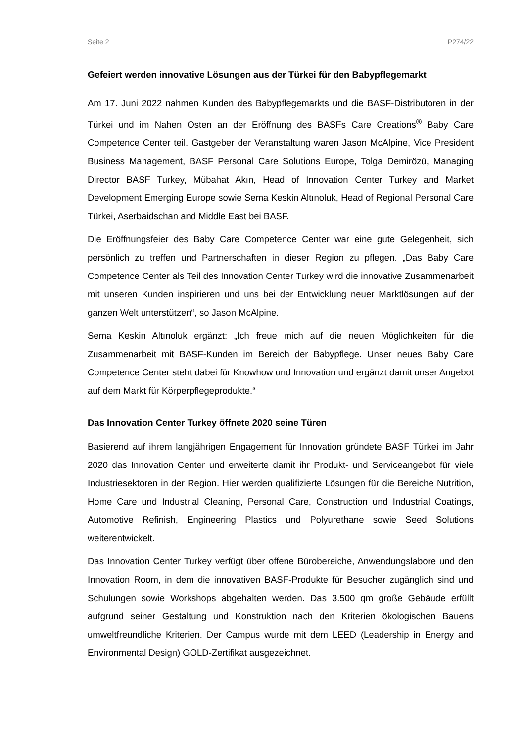Seite 2 P274/22
Gefeiert werden innovative Lösungen aus der Türkei für den Babypflegemarkt
Am 17. Juni 2022 nahmen Kunden des Babypflegemarkts und die BASF-Distributoren in der Türkei und im Nahen Osten an der Eröffnung des BASFs Care Creations<sup>®</sup> Baby Care Competence Center teil. Gastgeber der Veranstaltung waren Jason McAlpine, Vice President Business Management, BASF Personal Care Solutions Europe, Tolga Demirözü, Managing Director BASF Turkey, Mübahat Akın, Head of Innovation Center Turkey and Market Development Emerging Europe sowie Sema Keskin Altınoluk, Head of Regional Personal Care Türkei, Aserbaidschan and Middle East bei BASF.
Die Eröffnungsfeier des Baby Care Competence Center war eine gute Gelegenheit, sich persönlich zu treffen und Partnerschaften in dieser Region zu pflegen. „Das Baby Care Competence Center als Teil des Innovation Center Turkey wird die innovative Zusammenarbeit mit unseren Kunden inspirieren und uns bei der Entwicklung neuer Marktlösungen auf der ganzen Welt unterstützen“, so Jason McAlpine.
Sema Keskin Altınoluk ergänzt: „Ich freue mich auf die neuen Möglichkeiten für die Zusammenarbeit mit BASF-Kunden im Bereich der Babypflege. Unser neues Baby Care Competence Center steht dabei für Knowhow und Innovation und ergänzt damit unser Angebot auf dem Markt für Körperpflegeprodukte.“
Das Innovation Center Turkey öffnete 2020 seine Türen
Basierend auf ihrem langjährigen Engagement für Innovation gründete BASF Türkei im Jahr 2020 das Innovation Center und erweiterte damit ihr Produkt- und Serviceangebot für viele Industriesektoren in der Region. Hier werden qualifizierte Lösungen für die Bereiche Nutrition, Home Care und Industrial Cleaning, Personal Care, Construction und Industrial Coatings, Automotive Refinish, Engineering Plastics und Polyurethane sowie Seed Solutions weiterentwickelt.
Das Innovation Center Turkey verfügt über offene Bürobereiche, Anwendungslabore und den Innovation Room, in dem die innovativen BASF-Produkte für Besucher zugänglich sind und Schulungen sowie Workshops abgehalten werden. Das 3.500 qm große Gebäude erfüllt aufgrund seiner Gestaltung und Konstruktion nach den Kriterien ökologischen Bauens umweltfreundliche Kriterien. Der Campus wurde mit dem LEED (Leadership in Energy and Environmental Design) GOLD-Zertifikat ausgezeichnet.